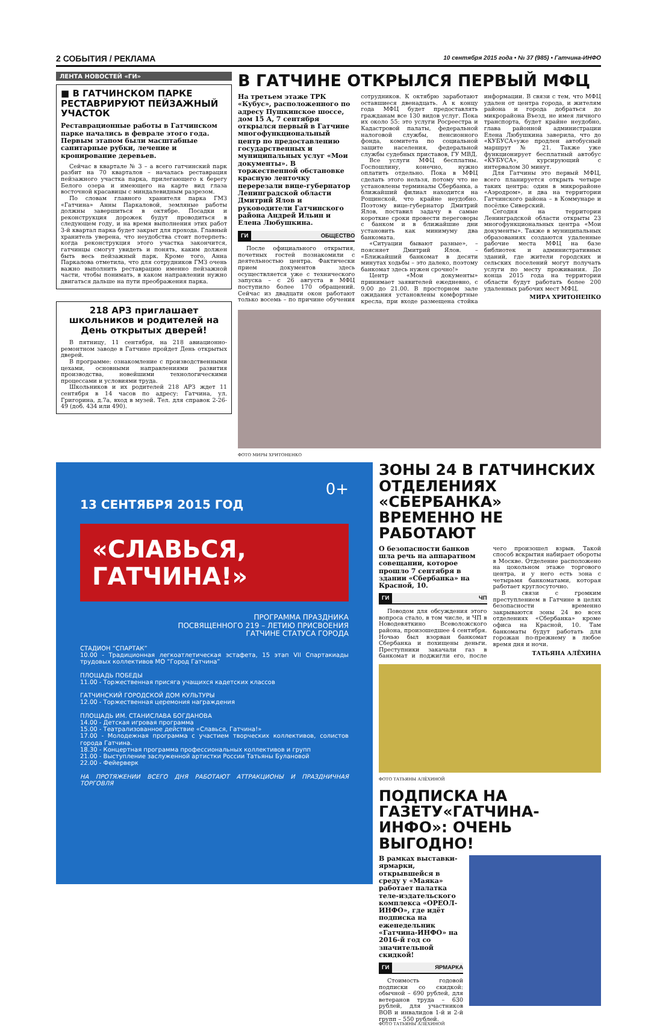2 СОБЫТИЯ / РЕКЛАМА 10 сентября 2015 года • № 37 (985) • Гатчина-ИНФО
ЛЕНТА НОВОСТЕЙ «ГИ»
■ В ГАТЧИНСКОМ ПАРКЕ РЕСТАВРИРУЮТ ПЕЙЗАЖНЫЙ УЧАСТОК
Реставрационные работы в Гатчинском парке начались в феврале этого года. Первым этапом были масштабные санитарные рубки, лечение и кронирование деревьев.
Сейчас в квартале № 3 – а всего гатчинский парк разбит на 70 кварталов – началась реставрация пейзажного участка парка, прилегающего к берегу Белого озера и имеющего на карте вид глаза восточной красавицы с миндалевидным разрезом.
По словам главного хранителя парка ГМЗ «Гатчина» Анны Паркаловой, земляные работы должны завершиться в октябре. Посадки и реконструкция дорожек будут проводиться в следующем году, и на время выполнения этих работ 3-й квартал парка будет закрыт для прохода. Главный хранитель уверена, что неудобства стоит потерпеть: когда реконструкция этого участка закончится, гатчинцы смогут увидеть и понять, каким должен быть весь пейзажный парк. Кроме того, Анна Паркалова отметила, что для сотрудников ГМЗ очень важно выполнить реставрацию именно пейзажной части, чтобы понимать, в каком направлении нужно двигаться дальше на пути преображения парка.
218 АРЗ приглашает школьников и родителей на День открытых дверей!
В пятницу, 11 сентября, на 218 авиационно-ремонтном заводе в Гатчине пройдет День открытых дверей.
В программе: ознакомление с производственными цехами, основными направлениями развития производства, новейшими технологическими процессами и условиями труда.
Школьников и их родителей 218 АРЗ ждет 11 сентября в 14 часов по адресу: Гатчина, ул. Григорина, д.7а, вход в музей. Тел. для справок 2-26-49 (доб. 434 или 490).
В ГАТЧИНЕ ОТКРЫЛСЯ ПЕРВЫЙ МФЦ
На третьем этаже ТРК «Кубус», расположенного по адресу Пушкинское шоссе, дом 15 А, 7 сентября открылся первый в Гатчине многофункциональный центр по предоставлению государственных и муниципальных услуг «Мои документы». В торжественной обстановке красную ленточку перерезали вице-губернатор Ленинградской области Дмитрий Ялов и руководители Гатчинского района Андрей Ильин и Елена Любушкина.
ГИ ОБЩЕСТВО
После официального открытия, почетных гостей познакомили с деятельностью центра. Фактически прием документов здесь осуществляется уже с технического запуска – с 26 августа в МФЦ поступило более 170 обращений. Сейчас из двадцати окон работают только восемь – по причине обучения сотрудников. К октябрю заработают оставшиеся двенадцать. А к концу года МФЦ будет предоставлять гражданам все 130 видов услуг. Пока их около 55: это услуги Росреестра и Кадастровой палаты, федеральной налоговой службы, пенсионного фонда, комитета по социальной защите населения, федеральной службы судебных приставов, ГУ МВД.
Все услуги МФЦ бесплатны. Госпошлину, конечно, нужно оплатить отдельно. Пока в МФЦ сделать этого нельзя, потому что не установлены терминалы Сбербанка, а ближайший филиал находится на Рощинской, что крайне неудобно. Поэтому вице-губернатор Дмитрий Ялов, поставил задачу в самые короткие сроки провести переговоры с банком и в ближайшие дни установить как минимуму два банкомата.
«Ситуации бывают разные», – поясняет Дмитрий Ялов. – «Ближайший банкомат в десяти минутах ходьбы – это далеко, поэтому банкомат здесь нужен срочно!»
Центр «Мои документы» принимает заявителей ежедневно, с 9.00 до 21.00. В просторном зале ожидания установлены комфортные кресла, при входе размещена стойка информации. В связи с тем, что МФЦ удален от центра города, и жителям района и города добраться до микрорайона Въезд, не имея личного транспорта, будет крайне неудобно, глава районной администрации Елена Любушкина заверила, что до «КУБУСА»уже продлен автобусный маршрут № 21. Также уже функционирует бесплатный автобус «КУБУСА», курсирующий с интервалом 30 минут.
Для Гатчины это первый МФЦ, всего планируется открыть четыре таких центра: один в микрорайоне «Аэродром», и два на территории Гатчинского района – в Коммунаре и посёлке Сиверский.
Сегодня на территории Ленинградской области открыты 23 многофункциональных центра «Мои документы». Также в муниципальных образованиях создаются удаленные рабочие места МФЦ на базе библиотек и административных зданий, где жители городских и сельских поселений могут получать услуги по месту проживания. До конца 2015 года на территории области будут работать более 200 удаленных рабочих мест МФЦ.
МИРА ХРИТОНЕНКО
ФОТО МИРЫ ХРИТОНЕНКО
0+
13 СЕНТЯБРЯ 2015 ГОД
«СЛАВЬСЯ, ГАТЧИНА!»
ПРОГРАММА ПРАЗДНИКА
ПОСВЯЩЕННОГО 219 – ЛЕТИЮ ПРИСВОЕНИЯ
ГАТЧИНЕ СТАТУСА ГОРОДА
СТАДИОН “СПАРТАК”
10.00 - Традиционная легкоатлетическая эстафета, 15 этап VII Спартакиады трудовых коллективов МО “Город Гатчина”
ПЛОЩАДЬ ПОБЕДЫ
11.00 - Торжественная присяга учащихся кадетских классов
ГАТЧИНСКИЙ ГОРОДСКОЙ ДОМ КУЛЬТУРЫ
12.00 - Торжественная церемония награждения
ПЛОЩАДЬ ИМ. СТАНИСЛАВА БОГДАНОВА
14.00 - Детская игровая программа
15.00 - Театрализованное действие «Славься, Гатчина!»
17.00 - Молодежная программа с участием творческих коллективов, солистов города Гатчина.
18.30 - Концертная программа профессиональных коллективов и групп
21.00 - Выступление заслуженной артистки России Татьяны Булановой
22.00 - Фейерверк
НА ПРОТЯЖЕНИИ ВСЕГО ДНЯ РАБОТАЮТ АТТРАКЦИОНЫ И ПРАЗДНИЧНАЯ ТОРГОВЛЯ
ЗОНЫ 24 В ГАТЧИНСКИХ ОТДЕЛЕНИЯХ «СБЕРБАНКА» ВРЕМЕННО НЕ РАБОТАЮТ
О безопасности банков шла речь на аппаратном совещании, которое прошло 7 сентября в здании «Сбербанка» на Красной, 10.
ГИ ЧП
Поводом для обсуждения этого вопроса стало, в том числе, и ЧП в Новодевяткино Всеволожского района, произошедшее 4 сентября. Ночью был взорван банкомат Сбербанка и похищены деньги. Преступники закачали газ в банкомат и поджигли его, после чего произошел взрыв. Такой способ вскрытия набирает обороты в Москве. Отделение расположено на цокольном этаже торгового центра, и у него есть зона с четырьмя банкоматами, которая работает круглосуточно.
В связи с громким преступлением в Гатчине в целях безопасности временно закрываются зоны 24 во всех отделениях «Сбербанка» кроме офиса на Красной, 10. Там банкоматы будут работать для горожан по-прежнему в любое время дня и ночи.
ТАТЬЯНА АЛЁХИНА
ФОТО ТАТЬЯНЫ АЛЁХИНОЙ
ПОДПИСКА НА ГАЗЕТУ«ГАТЧИНА-ИНФО»: ОЧЕНЬ ВЫГОДНО!
В рамках выставки-ярмарки, открывшейся в среду у «Маяка» работает палатка теле-издательского комплекса «ОРЕОЛ-ИНФО», где идёт подписка на еженедельник «Гатчина-ИНФО» на 2016-й год со значительной скидкой!
ГИ ЯРМАРКА
Стоимость годовой подписки со скидкой: обычной – 690 рублей, для ветеранов труда – 630 рублей, для участников ВОВ и инвалидов 1-й и 2-й групп – 550 рублей.
ФОТО ТАТЬЯНЫ АЛЁХИНОЙ